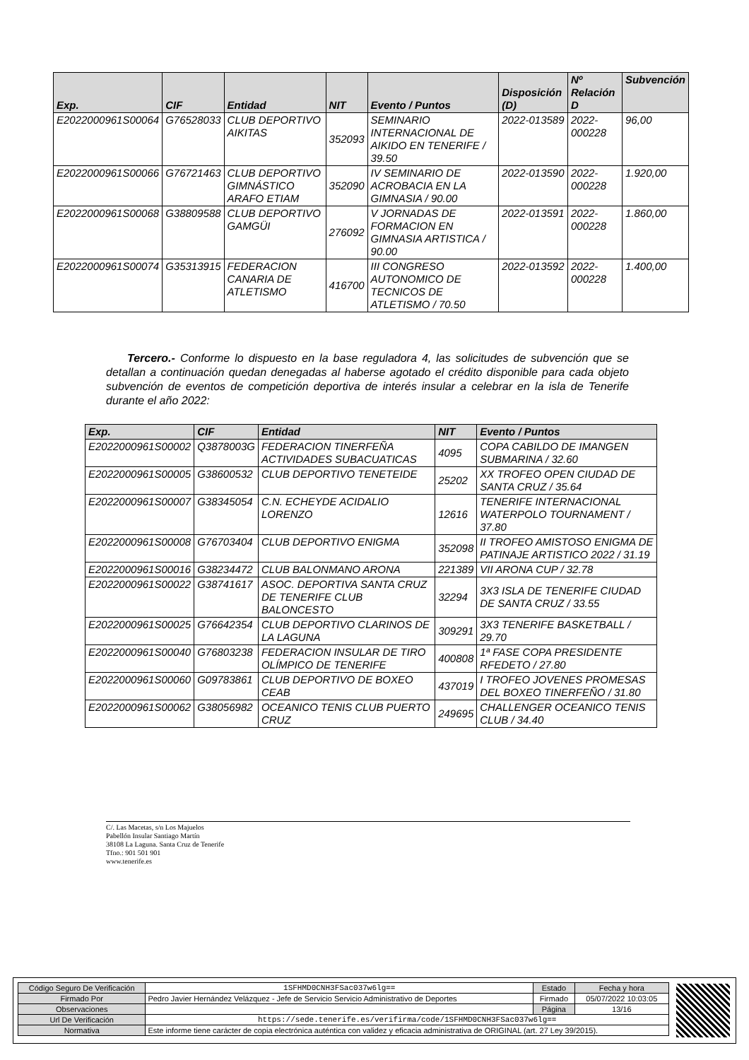| Exp. | CIF | Entidad | NIT | Evento / Puntos | Disposición (D) | Nº Relación D | Subvención |
| --- | --- | --- | --- | --- | --- | --- | --- |
| E2022000961S00064 | G76528033 | CLUB DEPORTIVO AIKITAS | 352093 | SEMINARIO INTERNACIONAL DE AIKIDO EN TENERIFE / 39.50 | 2022-013589 | 2022-000228 | 96,00 |
| E2022000961S00066 | G76721463 | CLUB DEPORTIVO GIMNÁSTICO ARAFO ETIAM | 352090 | IV SEMINARIO DE ACROBACIA EN LA GIMNASIA / 90.00 | 2022-013590 | 2022-000228 | 1.920,00 |
| E2022000961S00068 | G38809588 | CLUB DEPORTIVO GAMGÜI | 276092 | V JORNADAS DE FORMACION EN GIMNASIA ARTISTICA / 90.00 | 2022-013591 | 2022-000228 | 1.860,00 |
| E2022000961S00074 | G35313915 | FEDERACION CANARIA DE ATLETISMO | 416700 | III CONGRESO AUTONOMICO DE TECNICOS DE ATLETISMO / 70.50 | 2022-013592 | 2022-000228 | 1.400,00 |
Tercero.- Conforme lo dispuesto en la base reguladora 4, las solicitudes de subvención que se detallan a continuación quedan denegadas al haberse agotado el crédito disponible para cada objeto subvención de eventos de competición deportiva de interés insular a celebrar en la isla de Tenerife durante el año 2022:
| Exp. | CIF | Entidad | NIT | Evento / Puntos |
| --- | --- | --- | --- | --- |
| E2022000961S00002 | Q3878003G | FEDERACION TINERFEÑA ACTIVIDADES SUBACUATICAS | 4095 | COPA CABILDO DE IMANGEN SUBMARINA / 32.60 |
| E2022000961S00005 | G38600532 | CLUB DEPORTIVO TENETEIDE | 25202 | XX TROFEO OPEN CIUDAD DE SANTA CRUZ / 35.64 |
| E2022000961S00007 | G38345054 | C.N. ECHEYDE ACIDALIO LORENZO | 12616 | TENERIFE INTERNACIONAL WATERPOLO TOURNAMENT / 37.80 |
| E2022000961S00008 | G76703404 | CLUB DEPORTIVO ENIGMA | 352098 | II TROFEO AMISTOSO ENIGMA DE PATINAJE ARTISTICO 2022 / 31.19 |
| E2022000961S00016 | G38234472 | CLUB BALONMANO ARONA | 221389 | VII ARONA CUP / 32.78 |
| E2022000961S00022 | G38741617 | ASOC. DEPORTIVA SANTA CRUZ DE TENERIFE CLUB BALONCESTO | 32294 | 3X3 ISLA DE TENERIFE CIUDAD DE SANTA CRUZ / 33.55 |
| E2022000961S00025 | G76642354 | CLUB DEPORTIVO CLARINOS DE LA LAGUNA | 309291 | 3X3 TENERIFE BASKETBALL / 29.70 |
| E2022000961S00040 | G76803238 | FEDERACION INSULAR DE TIRO OLÍMPICO DE TENERIFE | 400808 | 1ª FASE COPA PRESIDENTE RFEDETO / 27.80 |
| E2022000961S00060 | G09783861 | CLUB DEPORTIVO DE BOXEO CEAB | 437019 | I TROFEO JOVENES PROMESAS DEL BOXEO TINERFEÑO / 31.80 |
| E2022000961S00062 | G38056982 | OCEANICO TENIS CLUB PUERTO CRUZ | 249695 | CHALLENGER OCEANICO TENIS CLUB / 34.40 |
C/. Las Macetas, s/n Los Majuelos
Pabellón Insular Santiago Martín
38108 La Laguna. Santa Cruz de Tenerife
Tfno.: 901 501 901
www.tenerife.es
| Código Seguro De Verificación | 1SFHMD0CNH3FSac037w6lg== | Estado | Fecha y hora |
| Firmado Por | Pedro Javier Hernández Velázquez - Jefe de Servicio Servicio Administrativo de Deportes | Firmado | 05/07/2022 10:03:05 |
| Observaciones | | Página | 13/16 |
| Url De Verificación | https://sede.tenerife.es/verifirma/code/1SFHMD0CNH3FSac037w6lg== | | |
| Normativa | Este informe tiene carácter de copia electrónica auténtica con validez y eficacia administrativa de ORIGINAL (art. 27 Ley 39/2015). | | |